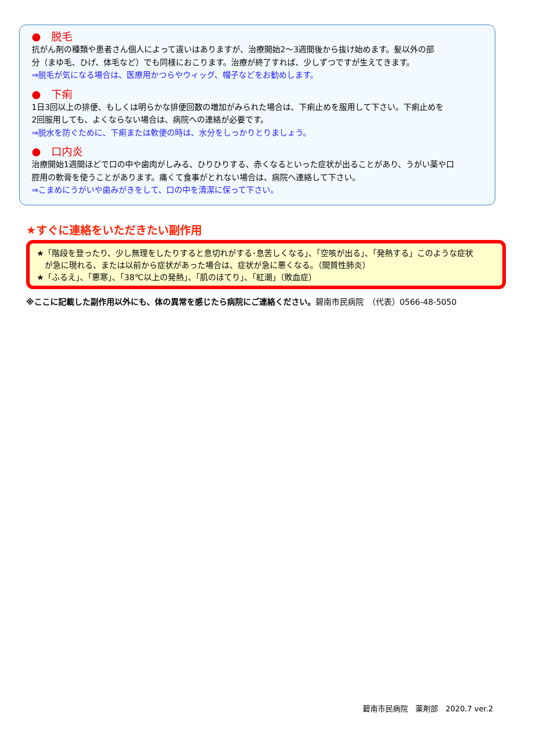●　脱毛
抗がん剤の種類や患者さん個人によって違いはありますが、治療開始2～3週間後から抜け始めます。髪以外の部
分（まゆ毛、ひげ、体毛など）でも同様におこります。治療が終了すれば、少しずつですが生えてきます。
⇒脱毛が気になる場合は、医療用かつらやウィッグ、帽子などをお勧めします。
●　下痢
1日3回以上の排便、もしくは明らかな排便回数の増加がみられた場合は、下痢止めを服用して下さい。下痢止めを
2回服用しても、よくならない場合は、病院への連絡が必要です。
⇒脱水を防ぐために、下痢または軟便の時は、水分をしっかりとりましょう。
●　口内炎
治療開始1週間ほどで口の中や歯肉がしみる、ひりひりする、赤くなるといった症状が出ることがあり、うがい薬や口
腔用の軟膏を使うことがあります。痛くて食事がとれない場合は、病院へ連絡して下さい。
⇒こまめにうがいや歯みがきをして、口の中を清潔に保って下さい。
★すぐに連絡をいただきたい副作用
★「階段を登ったり、少し無理をしたりすると息切れがする･息苦しくなる」、「空咳が出る」、「発熱する」このような症状
　が急に現れる、または以前から症状があった場合は、症状が急に悪くなる。（間質性肺炎）
★「ふるえ」、「悪寒」、「38℃以上の発熱」、「肌のほてり」、「紅潮」（敗血症）
※ここに記載した副作用以外にも、体の異常を感じたら病院にご連絡ください。碧南市民病院　（代表）0566-48-5050
碧南市民病院　薬剤部　2020.7 ver.2